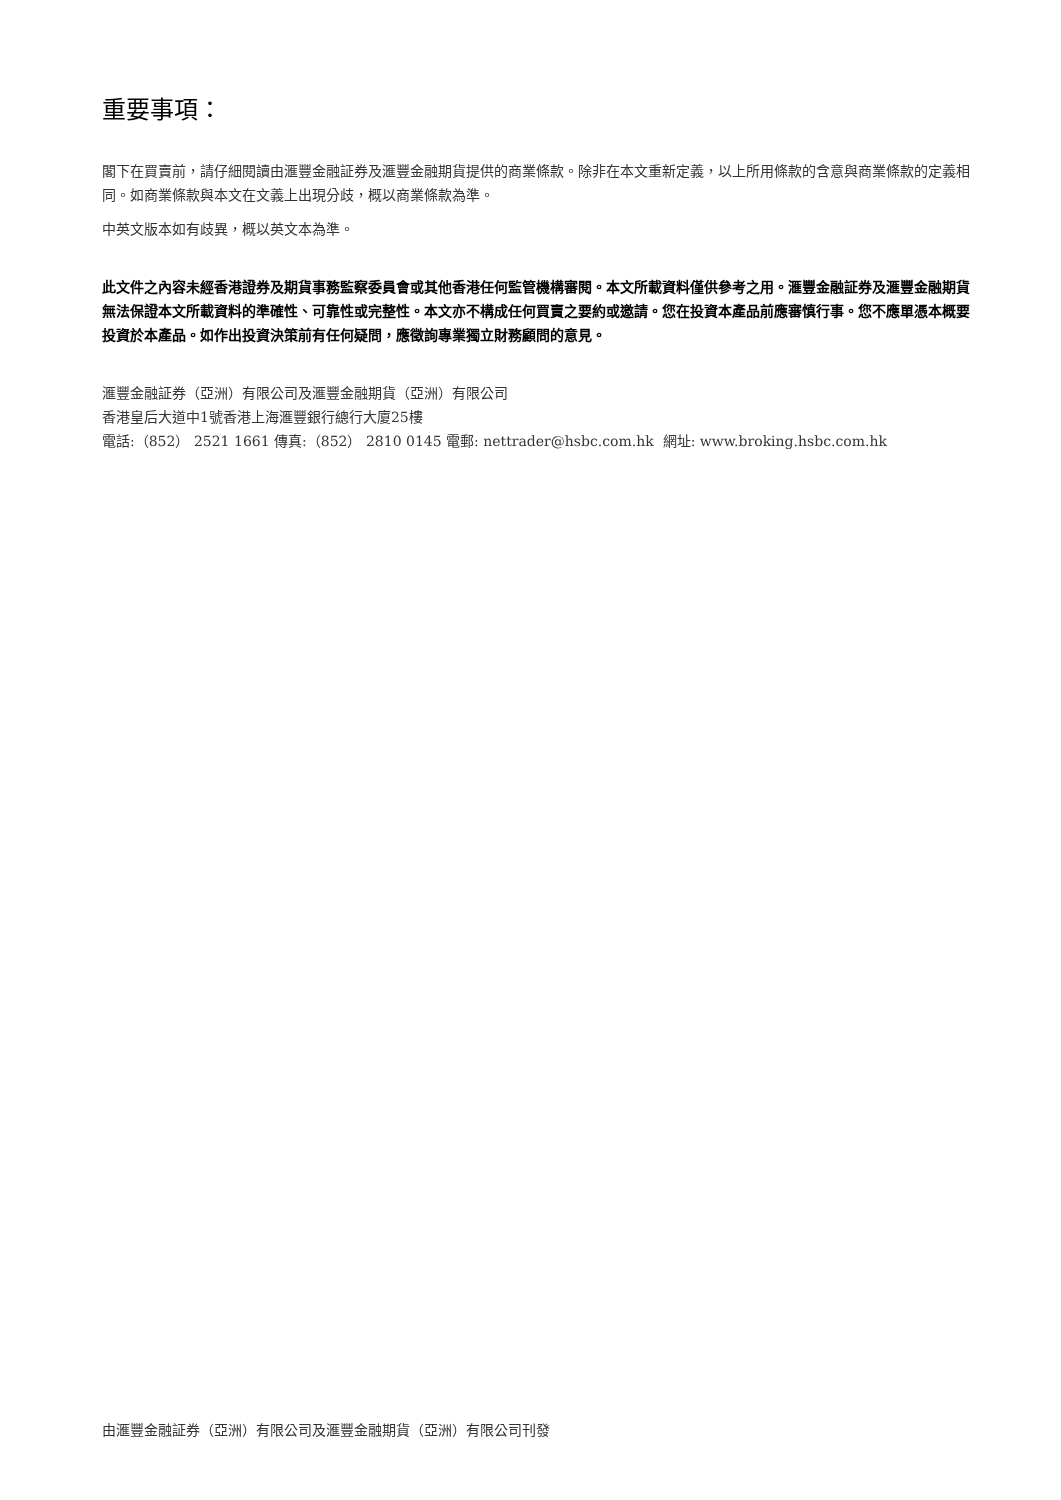重要事項：
閣下在買賣前，請仔細閱讀由滙豐金融証券及滙豐金融期貨提供的商業條款。除非在本文重新定義，以上所用條款的含意與商業條款的定義相同。如商業條款與本文在文義上出現分歧，概以商業條款為準。
中英文版本如有歧異，概以英文本為準。
此文件之內容未經香港證券及期貨事務監察委員會或其他香港任何監管機構審閱。本文所載資料僅供參考之用。滙豐金融証券及滙豐金融期貨無法保證本文所載資料的準確性、可靠性或完整性。本文亦不構成任何買賣之要約或邀請。您在投資本產品前應審慎行事。您不應單憑本概要投資於本產品。如作出投資決策前有任何疑問，應徵詢專業獨立財務顧問的意見。
滙豐金融証券（亞洲）有限公司及滙豐金融期貨（亞洲）有限公司
香港皇后大道中1號香港上海滙豐銀行總行大廈25樓
電話:（852） 2521 1661 傳真:（852） 2810 0145 電郵: nettrader@hsbc.com.hk 網址: www.broking.hsbc.com.hk
由滙豐金融証券（亞洲）有限公司及滙豐金融期貨（亞洲）有限公司刊發